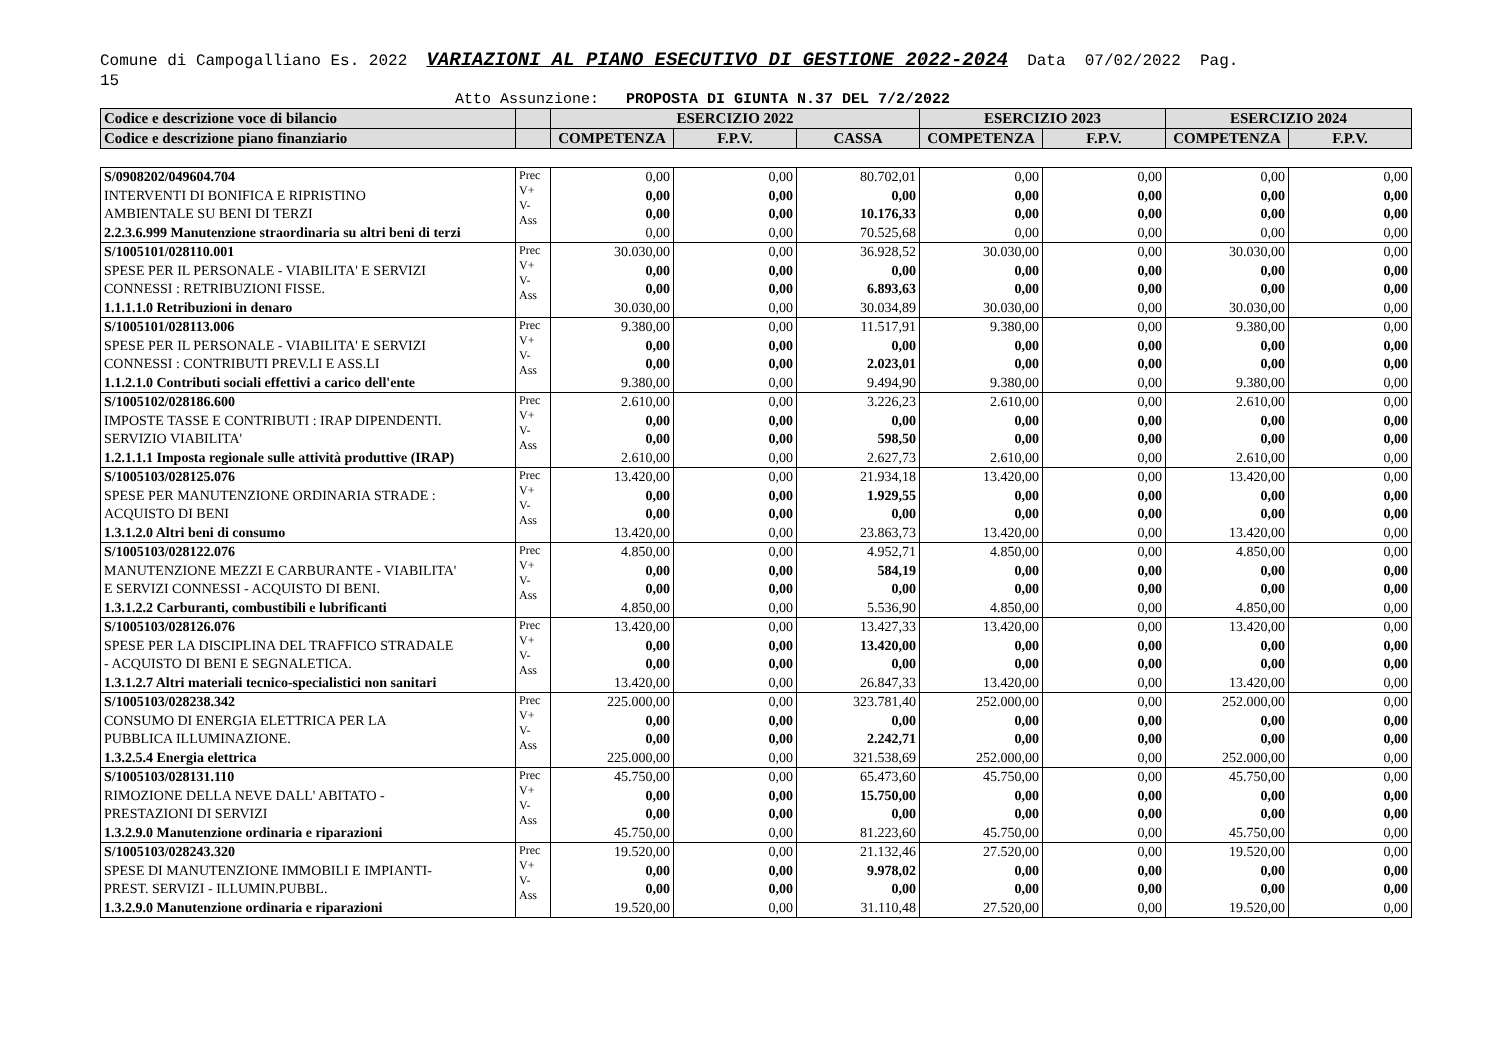Comune di Campogalliano Es. 2022 VARIAZIONI AL PIANO ESECUTIVO DI GESTIONE 2022-2024 Data 07/02/2022 Pag.
15
Atto Assunzione: PROPOSTA DI GIUNTA N.37 DEL 7/2/2022
| Codice e descrizione voce di bilancio | | ESERCIZIO 2022 | | | ESERCIZIO 2023 | | ESERCIZIO 2024 | |
| --- | --- | --- | --- | --- | --- | --- | --- | --- |
| Codice e descrizione piano finanziario | | COMPETENZA | F.P.V. | CASSA | COMPETENZA | F.P.V. | COMPETENZA | F.P.V. |
| S/0908202/049604.704 INTERVENTI DI BONIFICA E RIPRISTINO AMBIENTALE SU BENI DI TERZI 2.2.3.6.999 Manutenzione straordinaria su altri beni di terzi | Prec V+ V- Ass | 0,00 0,00 0,00 0,00 | 0,00 0,00 0,00 0,00 | 80.702,01 0,00 10.176,33 70.525,68 | 0,00 0,00 0,00 0,00 | 0,00 0,00 0,00 0,00 | 0,00 0,00 0,00 0,00 | 0,00 0,00 0,00 0,00 |
| S/1005101/028110.001 SPESE PER IL PERSONALE - VIABILITA' E SERVIZI CONNESSI : RETRIBUZIONI FISSE. 1.1.1.1.0 Retribuzioni in denaro | Prec V+ V- Ass | 30.030,00 0,00 0,00 30.030,00 | 0,00 0,00 0,00 0,00 | 36.928,52 0,00 6.893,63 30.034,89 | 30.030,00 0,00 0,00 30.030,00 | 0,00 0,00 0,00 0,00 | 30.030,00 0,00 0,00 30.030,00 | 0,00 0,00 0,00 0,00 |
| S/1005101/028113.006 SPESE PER IL PERSONALE - VIABILITA' E SERVIZI CONNESSI : CONTRIBUTI PREV.LI E ASS.LI 1.1.2.1.0 Contributi sociali effettivi a carico dell'ente | Prec V+ V- Ass | 9.380,00 0,00 0,00 9.380,00 | 0,00 0,00 0,00 0,00 | 11.517,91 0,00 2.023,01 9.494,90 | 9.380,00 0,00 0,00 9.380,00 | 0,00 0,00 0,00 0,00 | 9.380,00 0,00 0,00 9.380,00 | 0,00 0,00 0,00 0,00 |
| S/1005102/028186.600 IMPOSTE TASSE E CONTRIBUTI : IRAP DIPENDENTI. SERVIZIO VIABILITA' 1.2.1.1.1 Imposta regionale sulle attività produttive (IRAP) | Prec V+ V- Ass | 2.610,00 0,00 0,00 2.610,00 | 0,00 0,00 0,00 0,00 | 3.226,23 0,00 598,50 2.627,73 | 2.610,00 0,00 0,00 2.610,00 | 0,00 0,00 0,00 0,00 | 2.610,00 0,00 0,00 2.610,00 | 0,00 0,00 0,00 0,00 |
| S/1005103/028125.076 SPESE PER MANUTENZIONE ORDINARIA STRADE : ACQUISTO DI BENI 1.3.1.2.0 Altri beni di consumo | Prec V+ V- Ass | 13.420,00 0,00 0,00 13.420,00 | 0,00 0,00 0,00 0,00 | 21.934,18 1.929,55 0,00 23.863,73 | 13.420,00 0,00 0,00 13.420,00 | 0,00 0,00 0,00 0,00 | 13.420,00 0,00 0,00 13.420,00 | 0,00 0,00 0,00 0,00 |
| S/1005103/028122.076 MANUTENZIONE MEZZI E CARBURANTE - VIABILITA' E SERVIZI CONNESSI - ACQUISTO DI BENI. 1.3.1.2.2 Carburanti, combustibili e lubrificanti | Prec V+ V- Ass | 4.850,00 0,00 0,00 4.850,00 | 0,00 0,00 0,00 0,00 | 4.952,71 584,19 0,00 5.536,90 | 4.850,00 0,00 0,00 4.850,00 | 0,00 0,00 0,00 0,00 | 4.850,00 0,00 0,00 4.850,00 | 0,00 0,00 0,00 0,00 |
| S/1005103/028126.076 SPESE PER LA DISCIPLINA DEL TRAFFICO STRADALE - ACQUISTO DI BENI E SEGNALETICA. 1.3.1.2.7 Altri materiali tecnico-specialistici non sanitari | Prec V+ V- Ass | 13.420,00 0,00 0,00 13.420,00 | 0,00 0,00 0,00 0,00 | 13.427,33 13.420,00 0,00 26.847,33 | 13.420,00 0,00 0,00 13.420,00 | 0,00 0,00 0,00 0,00 | 13.420,00 0,00 0,00 13.420,00 | 0,00 0,00 0,00 0,00 |
| S/1005103/028238.342 CONSUMO DI ENERGIA ELETTRICA PER LA PUBBLICA ILLUMINAZIONE. 1.3.2.5.4 Energia elettrica | Prec V+ V- Ass | 225.000,00 0,00 0,00 225.000,00 | 0,00 0,00 0,00 0,00 | 323.781,40 0,00 2.242,71 321.538,69 | 252.000,00 0,00 0,00 252.000,00 | 0,00 0,00 0,00 0,00 | 252.000,00 0,00 0,00 252.000,00 | 0,00 0,00 0,00 0,00 |
| S/1005103/028131.110 RIMOZIONE DELLA NEVE DALL' ABITATO - PRESTAZIONI DI SERVIZI 1.3.2.9.0 Manutenzione ordinaria e riparazioni | Prec V+ V- Ass | 45.750,00 0,00 0,00 45.750,00 | 0,00 0,00 0,00 0,00 | 65.473,60 15.750,00 0,00 81.223,60 | 45.750,00 0,00 0,00 45.750,00 | 0,00 0,00 0,00 0,00 | 45.750,00 0,00 0,00 45.750,00 | 0,00 0,00 0,00 0,00 |
| S/1005103/028243.320 SPESE DI MANUTENZIONE IMMOBILI E IMPIANTI- PREST. SERVIZI - ILLUMIN.PUBBL. 1.3.2.9.0 Manutenzione ordinaria e riparazioni | Prec V+ V- Ass | 19.520,00 0,00 0,00 19.520,00 | 0,00 0,00 0,00 0,00 | 21.132,46 9.978,02 0,00 31.110,48 | 27.520,00 0,00 0,00 27.520,00 | 0,00 0,00 0,00 0,00 | 19.520,00 0,00 0,00 19.520,00 | 0,00 0,00 0,00 0,00 |